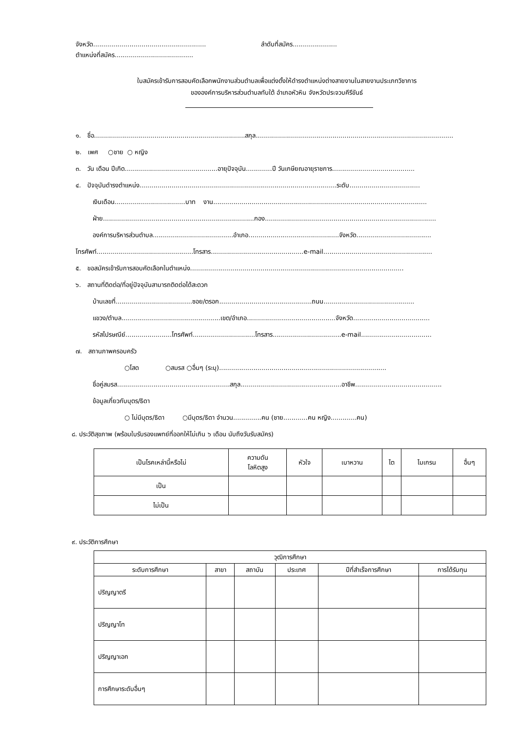จังหวัด........................................................ ลำดับที่สมัคร......................
ตำแหน่งที่สมัคร.......................................
ใบสมัครเข้ารับการสอบคัดเลือกพนักงานส่วนตำบลเพื่อแต่งตั้งให้ดำรงตำแหน่งต่างสายงานในสายงานประเภทวิชาการ
ขององค์การบริหารส่วนตำบลทับใต้ อำเภอหัวหิน จังหวัดประจวบคีรีขันธ์
๑. ชื่อ...........................................................................สกุล..................................................................................................
๒. เพศ ○ชาย ○ หญิง
๓. วัน เดือน ปีเกิด..............................................อายุปัจจุบัน.............ปี วันเกษียณอายุราชการ.........................................
๔. ปัจจุบันดำรงตำแหน่ง..................................................................................................ระดับ...................................
เงินเดือน...................................บาท งาน..........................................................................................................
ฝ่าย...........................................................................กอง.....................................................................................
องค์การบริหารส่วนตำบล........................................อำเภอ.............................................จังหวัด.....................................
โทรศัพท์................................................โทรสาร..............................................e-mail......................................................
๕. ขอสมัครเข้ารับการสอบคัดเลือกในตำแหน่ง..........................................................................................................
๖. สถานที่ติดต่อ/ที่อยู่ปัจจุบันสามารถติดต่อได้สะดวก
บ้านเลขที่......................................ซอย/ตรอก..............................................ถนน.............................................
แขวง/ตำบล.................................................เขต/อำเภอ............................................จังหวัด......................................
รหัสไปรษณีย์.......................โทรศัพท์...............................โทรสาร..................................e-mail...................................
๗. สถานภาพครอบครัว
○โสด ○สมรส ○อื่นๆ (ระบุ)...................................................................................
ชื่อคู่สมรส........................................................สกุล..................................................อาชีพ...........................................
ข้อมูลเกี่ยวกับบุตร/ธิดา
○ ไม่มีบุตร/ธิดา ○มีบุตร/ธิดา จำนวน..............คน (ชาย............คน หญิง.............คน)
๘. ประวัติสุขภาพ (พร้อมใบรับรองแพทย์ที่ออกให้ไม่เกิน ๖ เดือน นับถึงวันรับสมัคร)
| เป็นโรคเหล่านี้หรือไม่ | ความดัน โลหิตสูง | หัวใจ | เบาหวาน | ไต | ไมเกรน | อื่นๆ |
| --- | --- | --- | --- | --- | --- | --- |
| เป็น | | | | | | |
| ไม่เป็น | | | | | | |
๙. ประวัติการศึกษา
| วุฒิการศึกษา | | | | | |
| --- | --- | --- | --- | --- | --- |
| ระดับการศึกษา | สาขา | สถาบัน | ประเทศ | ปีที่สำเร็จการศึกษา | การได้รับทุน |
| ปริญญาตรี | | | | | |
| ปริญญาโท | | | | | |
| ปริญญาเอก | | | | | |
| การศึกษาระดับอื่นๆ | | | | | |